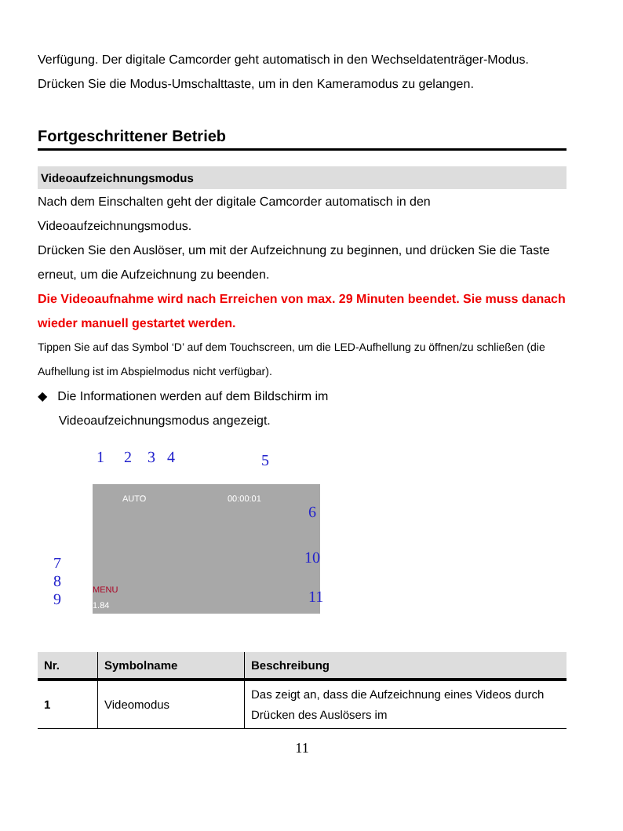Verfügung. Der digitale Camcorder geht automatisch in den Wechseldatenträger-Modus. Drücken Sie die Modus-Umschalttaste, um in den Kameramodus zu gelangen.
Fortgeschrittener Betrieb
Videoaufzeichnungsmodus
Nach dem Einschalten geht der digitale Camcorder automatisch in den Videoaufzeichnungsmodus.
Drücken Sie den Auslöser, um mit der Aufzeichnung zu beginnen, und drücken Sie die Taste erneut, um die Aufzeichnung zu beenden.
Die Videoaufnahme wird nach Erreichen von max. 29 Minuten beendet. Sie muss danach wieder manuell gestartet werden.
Tippen Sie auf das Symbol ‘D’ auf dem Touchscreen, um die LED-Aufhellung zu öffnen/zu schließen (die Aufhellung ist im Abspielmodus nicht verfügbar).
◆ Die Informationen werden auf dem Bildschirm im
Videoaufzeichnungsmodus angezeigt.
AUTO 00:00:01
1.84
MENU
1 2 3 4 5
6
7
8
9
10
11
| Nr. | Symbolname | Beschreibung |
| --- | --- | --- |
| 1 | Videomodus | Das zeigt an, dass die Aufzeichnung eines Videos durch Drücken des Auslösers im |
11